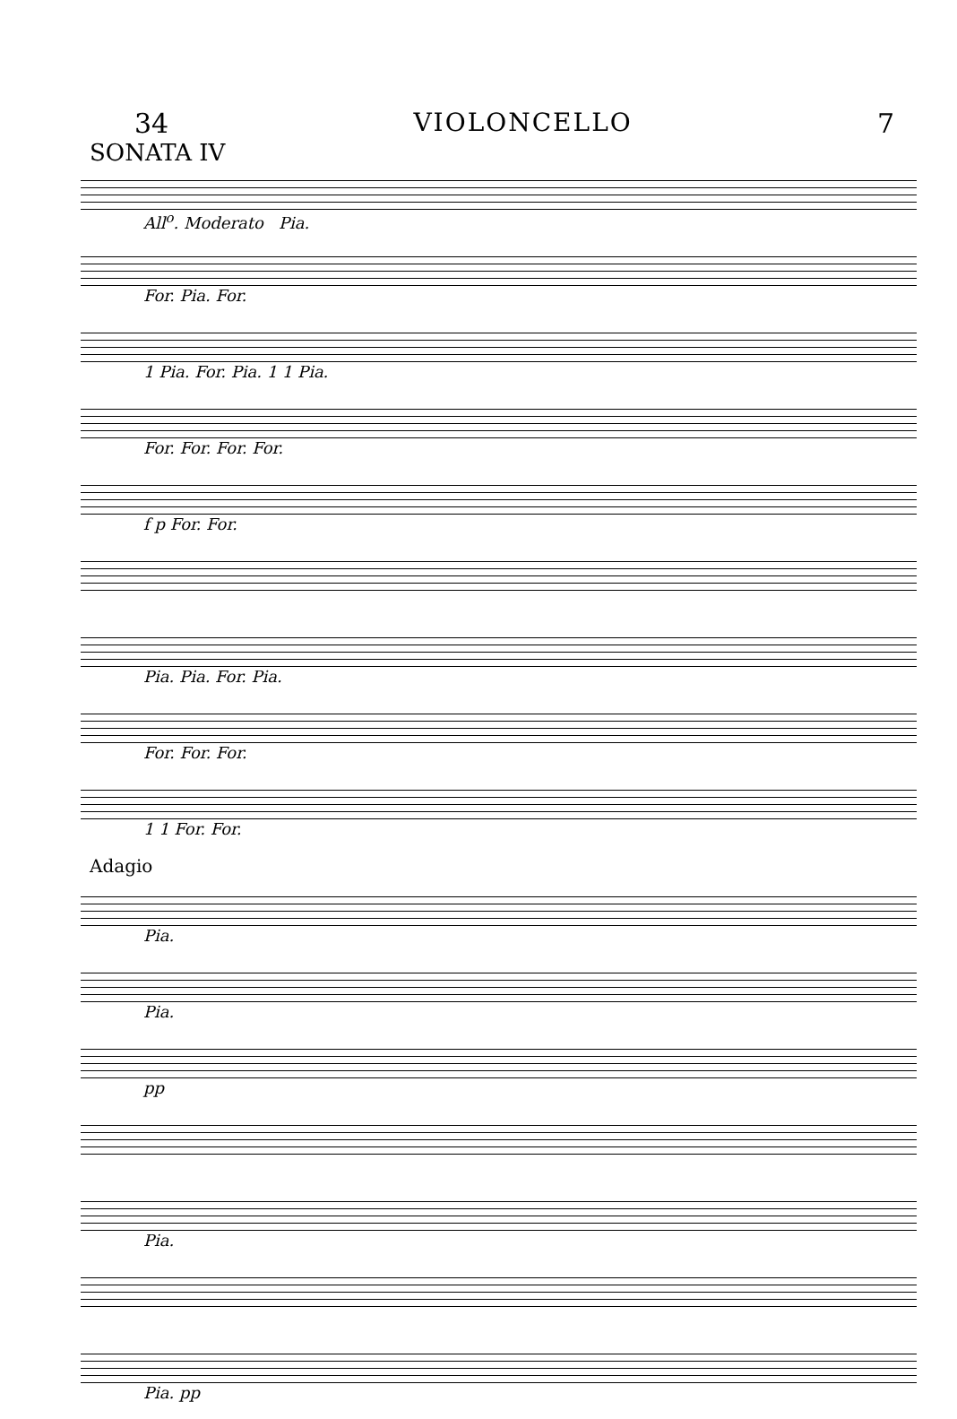34 VIOLONCELLO 7
SONATA IV
All<sup>o</sup>. Moderato Pia.
For. Pia. For.
1 Pia. For. Pia. 1 1 Pia.
For. For. For. For.
f p For. For.
Pia. Pia. For. Pia.
For. For. For.
1 1 For. For.
Adagio
Pia.
Pia.
pp
Pia.
Pia. pp